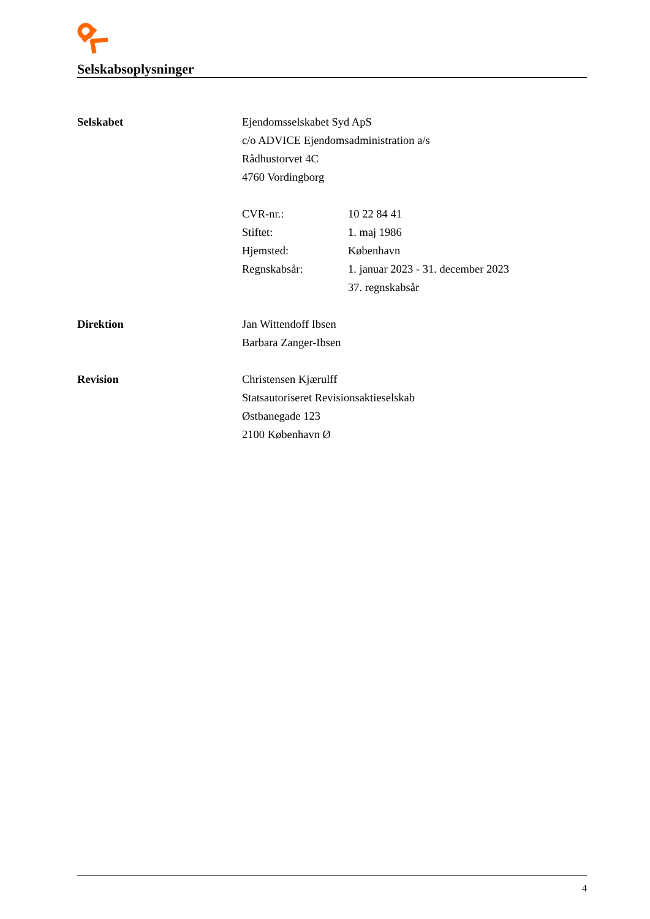Selskabsoplysninger
Selskabet Ejendomsselskabet Syd ApS
c/o ADVICE Ejendomsadministration a/s
Rådhustorvet 4C
4760 Vordingborg
CVR-nr.: 10 22 84 41
Stiftet: 1. maj 1986
Hjemsted: København
Regnskabsår: 1. januar 2023 - 31. december 2023
37. regnskabsår
Direktion Jan Wittendoff Ibsen
Barbara Zanger-Ibsen
Revision Christensen Kjærulff
Statsautoriseret Revisionsaktieselskab
Østbanegade 123
2100 København Ø
4